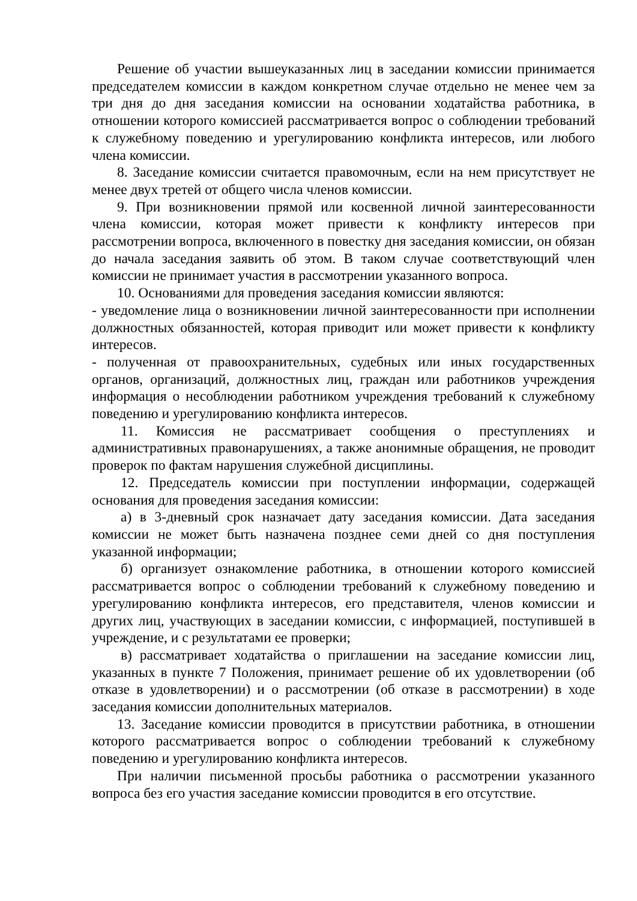Решение об участии вышеуказанных лиц в заседании комиссии принимается председателем комиссии в каждом конкретном случае отдельно не менее чем за три дня до дня заседания комиссии на основании ходатайства работника, в отношении которого комиссией рассматривается вопрос о соблюдении требований к служебному поведению и урегулированию конфликта интересов, или любого члена комиссии.
8. Заседание комиссии считается правомочным, если на нем присутствует не менее двух третей от общего числа членов комиссии.
9. При возникновении прямой или косвенной личной заинтересованности члена комиссии, которая может привести к конфликту интересов при рассмотрении вопроса, включенного в повестку дня заседания комиссии, он обязан до начала заседания заявить об этом. В таком случае соответствующий член комиссии не принимает участия в рассмотрении указанного вопроса.
10. Основаниями для проведения заседания комиссии являются:
- уведомление лица о возникновении личной заинтересованности при исполнении должностных обязанностей, которая приводит или может привести к конфликту интересов.
- полученная от правоохранительных, судебных или иных государственных органов, организаций, должностных лиц, граждан или работников учреждения информация о несоблюдении работником учреждения требований к служебному поведению и урегулированию конфликта интересов.
11. Комиссия не рассматривает сообщения о преступлениях и административных правонарушениях, а также анонимные обращения, не проводит проверок по фактам нарушения служебной дисциплины.
12. Председатель комиссии при поступлении информации, содержащей основания для проведения заседания комиссии:
а) в 3-дневный срок назначает дату заседания комиссии. Дата заседания комиссии не может быть назначена позднее семи дней со дня поступления указанной информации;
б) организует ознакомление работника, в отношении которого комиссией рассматривается вопрос о соблюдении требований к служебному поведению и урегулированию конфликта интересов, его представителя, членов комиссии и других лиц, участвующих в заседании комиссии, с информацией, поступившей в учреждение, и с результатами ее проверки;
в) рассматривает ходатайства о приглашении на заседание комиссии лиц, указанных в пункте 7 Положения, принимает решение об их удовлетворении (об отказе в удовлетворении) и о рассмотрении (об отказе в рассмотрении) в ходе заседания комиссии дополнительных материалов.
13. Заседание комиссии проводится в присутствии работника, в отношении которого рассматривается вопрос о соблюдении требований к служебному поведению и урегулированию конфликта интересов.
При наличии письменной просьбы работника о рассмотрении указанного вопроса без его участия заседание комиссии проводится в его отсутствие.